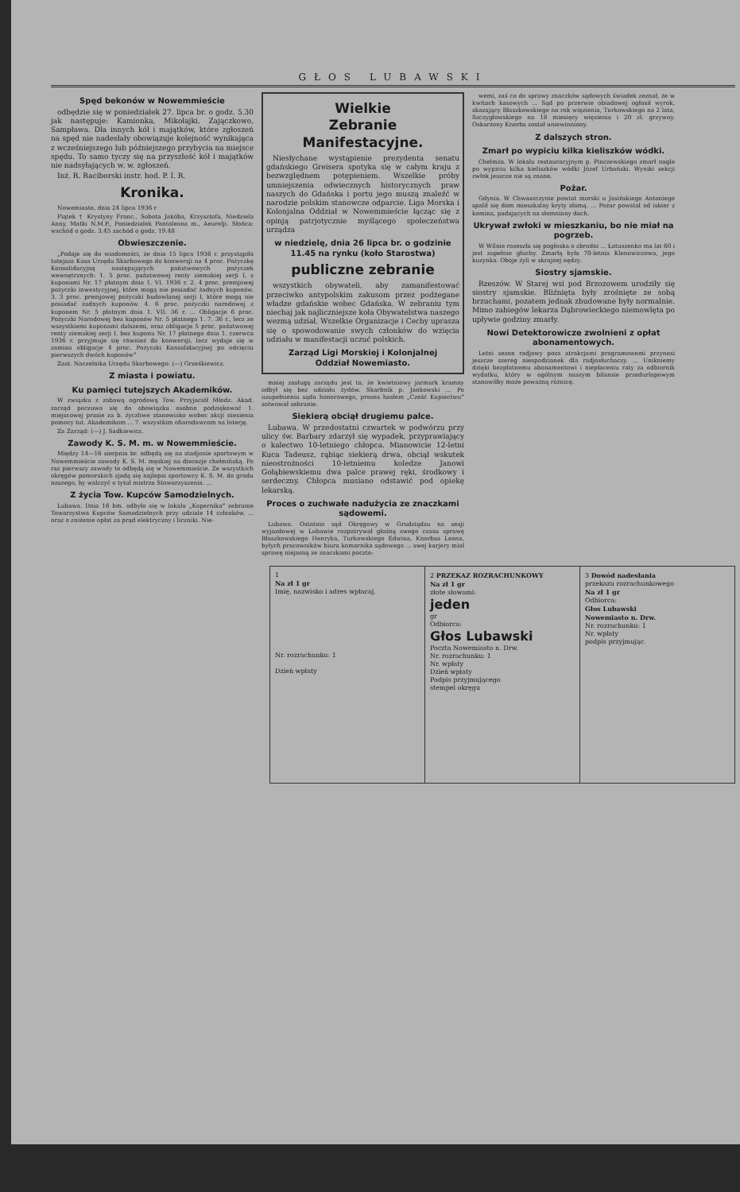GŁOS LUBAWSKI
Spęd bekonów w Nowemmieście
odbędzie się w poniedziałek 27. lipca br. o godz. 5.30 jak następuje: Kamionka, Mikołajki, Zajączkowo, Sampława. Dla innych kół i majątków, które zgłoszeń na spęd nie nadesłały obowiązuje kolejność wynikająca z wcześniejszego lub późniejszego przybycia na miejsce spędu. To samo tyczy się na przyszłość kół i majątków nie nadsyłających w. w. zgłoszeń.
Inż. R. Raciborski instr. hod. P. I. R.
Kronika.
Nowemiasto, dnia 24 lipca 1936 r
Piątek † Krystyny Franc., Sobota Jakóba, Krzysztofa, Niedziela Anny, Matki N.M.P., Poniedziałek Pantoleona m., Aeurelji. Słońca: wschód o godz. 3.45 zachód o godz. 19.48
Obwieszczenie.
„Podaje się do wiadomości, że dnia 15 lipca 1936 r. przystąpiła tutejsza Kasa Urzędu Skarbowego do konwersji na 4 proc. Pożyczkę Konsolidacyjną następujących państwowych pożyczek wewnętrznych: 1. 5 proc. państwowej renty ziemskiej serji I, z kuponami Nr. 17 płatnym dnia 1. VI. 1936 r. 2. 4 proc. premjowej pożyczki inwestycyjnej, które mogą nie posiadać żadnych kuponów. 3. 3 proc. premjowej pożyczki budowlanej serji I, które mogą nie posiadać żadnych kuponów. 4. 6 proc. pożyczki narodowej z kuponem Nr. 5 płatnym dnia 1. VII. 36 r. ... Obligacje 6 proc. Pożyczki Narodowej bez kuponów Nr. 5 płatnego 1. 7. 36 r., lecz ze wszystkiemi kuponami dalszemi, oraz obligacje 5 proc. państwowej renty ziemskiej serji I. bez kuponu Nr. 17 płatnego dnia 1. czerwca 1936 r. przyjmuje się również do konwersji, lecz wydaje się w zamian obligacje 4 proc. Pożyczki Konsolidacyjnej po odcięciu pierwszych dwóch kuponów“
Zast. Naczelnika Urzędu Skarbowego: (—) Grześkiewicz.
Z miasta i powiatu.
Ku pamięci tutejszych Akademików.
W związku z zabawą ogrodową Tow. Przyjaciół Młodz. Akad. zarząd poczuwa się do obowiązku osobno podziękować 1. miejscowej prasie za b. życzliwe stanowisko wobec akcji niesienia pomocy tut. Akademikom ... 7. wszystkim ofiarodawcom na loterję.
Za Zarząd: (—) J. Sadkiewicz.
Zawody K. S. M. m. w Nowemmieście.
Między 14—16 sierpnia br. odbędą się na stadjonie sportowym w Nowemmieście zawody K. S. M. męskiej na diecezje chełmińską. Po raz pierwszy zawody te odbędą się w Nowemmieście. Ze wszystkich okręgów pomorskich zjadą się najlepsi sportowcy K. S. M. do grodu naszego, by walczyć o tytuł mistrza Stowarzyszenia. ...
Z życia Tow. Kupców Samodzielnych.
Lubawa. Dnia 16 bm. odbyło się w lokalu „Kopernika“ zebranie Towarzystwa Kupców Samodzielnych przy udziale 14 członków. ... oraz o zniżenie opłat za prąd elektryczny i liczniki. Nie-
Wielkie
Zebranie Manifestacyjne.
Niesłychane wystąpienie prezydenta senatu gdańskiego Greisera spotyka się w całym kraju z bezwzględnem potępieniem. Wszelkie próby umniejszenia odwiecznych historycznych praw naszych do Gdańska i portu jego muszą znaleźć w narodzie polskim stanowcze odparcie. Liga Morska i Kolonjalna Oddział w Nowemmieście łącząc się z opinją patrjotycznie myślącego społeczeństwa urządza
w niedzielę, dnia 26 lipca br. o godzinie 11.45 na rynku (koło Starostwa)
publiczne zebranie
wszystkich obywateli, aby zamanifestować przeciwko antypolskim zakusom przez podżegane władze gdańskie wobec Gdańska. W zebraniu tym niechaj jak najliczniejsze koła Obywatelstwa naszego wezmą udział. Wszelkie Organizacje i Cechy uprasza się o spowodowanie swych członków do wzięcia udziału w manifestacji uczuć polskich.
Zarząd Ligi Morskiej i Kolonjalnej
Oddział Nowemiasto.
mniej zasługą zarządu jest to, że kwietniowy jarmark kramny odbył się bez udziału żydów. Skarbnik p. Jankowski ... Po uzupełnieniu sądu honorowego, prezes hasłem „Cześć Kupiectwu“ solwował zebranie.
Siekierą obciął drugiemu palce.
Lubawa. W przedostatni czwartek w podwórzu przy ulicy św. Barbary zdarzył się wypadek, przyprawiający o kalectwo 10-letniego chłopca. Mianowicie 12-letni Kuca Tadeusz, rąbiąc siekierą drwa, obciął wskutek nieostrożności 10-letniemu koledze Janowi Gołąbiewskiemu dwa palce prawej ręki, środkowy i serdeczny. Chłopca musiano odstawić pod opiekę lekarską.
Proces o zuchwałe nadużycia ze znaczkami sądowemi.
Lubawa. Ostatnio sąd Okręgowy w Grudziądzu na sesji wyjazdowej w Lubawie rozpatrywał głośną swego czasu sprawę Błaszkowskiego Henryka, Turkowskiego Edwina, Knorbsa Leona, byłych pracowników biura komornika sądowego ... swej karjery miał sprawę niejasną ze znaczkami poczto-
wemi, zaś co do sprawy znaczków sądowych świadek zeznał, że w kwitach kasowych ... Sąd po przerwie obiadowej ogłosił wyrok, skazujący Błaszkowskiego na rok więzienia, Turkowskiego na 2 lata, Szczygłowskiego na 18 miesięcy więzienia i 20 zł. grzywny. Oskarżony Knorbs został uniewinniony.
Z dalszych stron.
Zmarł po wypiciu kilka kieliszków wódki.
Chełmża. W lokalu restauracyjnym p. Pinczewskiego zmarł nagle po wypiciu kilka kieliszków wódki Józef Urbański. Wyniki sekcji zwłok jeszcze nie są znane.
Pożar.
Gdynia. W Chwaszczynie powiat morski u Jasińskiego Antoniego spalił się dom mieszkalny kryty słomą. ... Pożar powstał od iskier z komina, padających na słomniany dach.
Ukrywał zwłoki w mieszkaniu, bo nie miał na pogrzeb.
W Wilnie rozeszła się pogłoska o zbrodni ... Łatuszenko ma lat 60 i jest zupełnie głuchy. Zmarłą była 70-letnia Klenowiczowa, jego kuzynka. Oboje żyli w skrajnej nędzy.
Siostry sjamskie.
Rzeszów. W Starej wsi pod Brzozowem urodziły się siostry sjamskie. Bliźnięta były zrośnięte ze sobą brzuchami, pozatem jednak zbudowane były normalnie. Mimo zabiegów lekarza Dąbrowieckiego niemowlęta po upływie godziny zmarły.
Nowi Detektorowicze zwolnieni z opłat abonamentowych.
Letni sezon radjowy poza atrakcjami programowemi przynosi jeszcze szereg niespodzianek dla radjosłuchaczy. ... Unikniemy dzięki bezpłatnemu abonamentowi i niepłaceniu raty za odbiornik wydatku, który w ogólnym naszym bilansie przedurlopowym stanowiłby może poważną różnicę.
1
Na zł 1 gr
Imię, nazwisko i adres wpłacaj.
Nr. rozrachunku: 1
Dzień wpłaty
2 PRZEKAZ ROZRACHUNKOWY
Na zł 1 gr
złote słowami:
jeden
gr
Odbiorca:
Głos Lubawski
Poczta Nowemiasto n. Drw.
Nr. rozrachunku: 1
Nr. wpłaty
Dzień wpłaty
Podpis przyjmującego
stempel okręgu
3 Dowód nadesłania
przekazu rozrachunkowego
Na zł 1 gr
Odbiorca:
Głos Lubawski
Nowemiasto n. Drw.
Nr. rozrachunku: 1
Nr. wpłaty
podpis przyjmując.